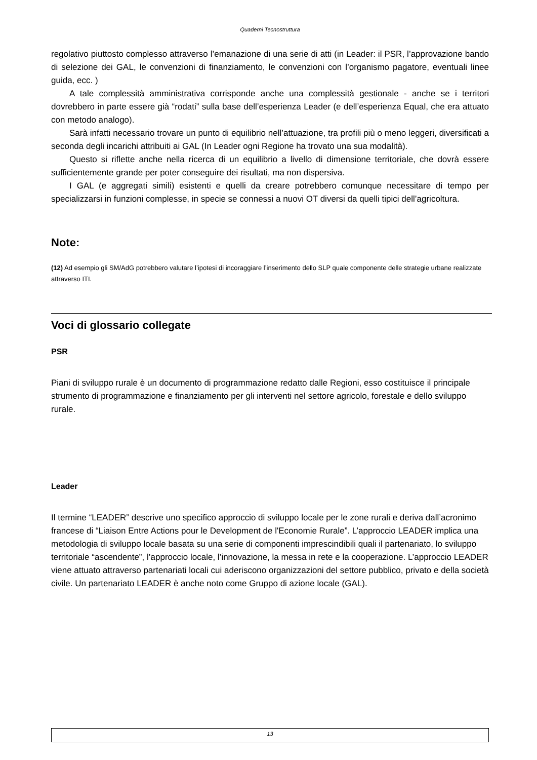Quaderni Tecnostruttura
regolativo piuttosto complesso attraverso l’emanazione di una serie di atti (in Leader: il PSR, l’approvazione bando di selezione dei GAL, le convenzioni di finanziamento, le convenzioni con l’organismo pagatore, eventuali linee guida, ecc. )
A tale complessità amministrativa corrisponde anche una complessità gestionale - anche se i territori dovrebbero in parte essere già “rodati” sulla base dell’esperienza Leader (e dell’esperienza Equal, che era attuato con metodo analogo).
Sarà infatti necessario trovare un punto di equilibrio nell’attuazione, tra profili più o meno leggeri, diversificati a seconda degli incarichi attribuiti ai GAL (In Leader ogni Regione ha trovato una sua modalità).
Questo si riflette anche nella ricerca di un equilibrio a livello di dimensione territoriale, che dovrà essere sufficientemente grande per poter conseguire dei risultati, ma non dispersiva.
I GAL (e aggregati simili) esistenti e quelli da creare potrebbero comunque necessitare di tempo per specializzarsi in funzioni complesse, in specie se connessi a nuovi OT diversi da quelli tipici dell’agricoltura.
Note:
(12) Ad esempio gli SM/AdG potrebbero valutare l’ipotesi di incoraggiare l’inserimento dello SLP quale componente delle strategie urbane realizzate attraverso ITI.
Voci di glossario collegate
PSR
Piani di sviluppo rurale è un documento di programmazione redatto dalle Regioni, esso costituisce il principale strumento di programmazione e finanziamento per gli interventi nel settore agricolo, forestale e dello sviluppo rurale.
Leader
Il termine “LEADER” descrive uno specifico approccio di sviluppo locale per le zone rurali e deriva dall’acronimo francese di “Liaison Entre Actions pour le Development de l'Economie Rurale”. L’approccio LEADER implica una metodologia di sviluppo locale basata su una serie di componenti imprescindibili quali il partenariato, lo sviluppo territoriale “ascendente”, l’approccio locale, l’innovazione, la messa in rete e la cooperazione. L’approccio LEADER viene attuato attraverso partenariati locali cui aderiscono organizzazioni del settore pubblico, privato e della società civile. Un partenariato LEADER è anche noto come Gruppo di azione locale (GAL).
13